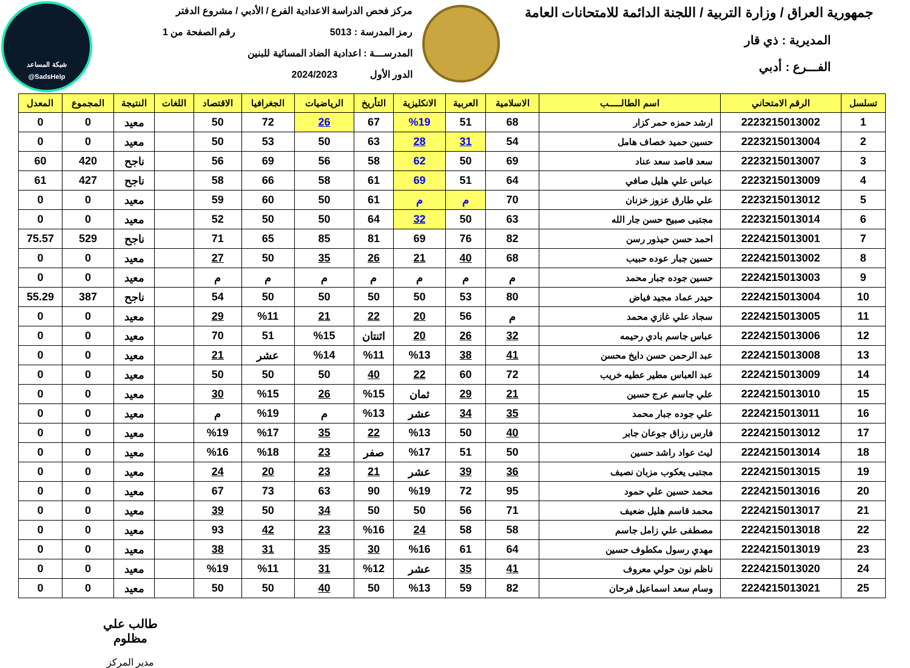شبكة المساعد
@SadsHelp
جمهورية العراق / وزارة التربية / اللجنة الدائمة للامتحانات العامة
المديرية : ذي قار
الفـــرع : أدبي
مركز فحص الدراسة الاعدادية الفرع / الأدبي / مشروع الدفتر
رمز المدرسة : 5013 رقم الصفحة من 1
المدرســـة : اعدادية الضاد المسائية للبنين
الدور الأول 2024/2023
| تسلسل | الرقم الامتحاني | اسم الطالـــــب | الاسلامية | العربية | الانكليزية | التأريخ | الرياضيات | الجغرافيا | الاقتصاد | اللغات | النتيجة | المجموع | المعدل |
| --- | --- | --- | --- | --- | --- | --- | --- | --- | --- | --- | --- | --- | --- |
| 1 | 2223215013002 | ارشد حمزه حمر كزار | 68 | 51 | %19 | 67 | 26 | 72 | 50 | | معيد | 0 | 0 |
| 2 | 2223215013004 | حسين حميد خصاف هامل | 54 | 31 | 28 | 63 | 50 | 53 | 50 | | معيد | 0 | 0 |
| 3 | 2223215013007 | سعد قاصد سعد عناد | 69 | 50 | 62 | 58 | 56 | 69 | 56 | | ناجح | 420 | 60 |
| 4 | 2223215013009 | عباس علي هليل صافي | 64 | 51 | 69 | 61 | 58 | 66 | 58 | | ناجح | 427 | 61 |
| 5 | 2223215013012 | علي طارق عزوز خزنان | 70 | م | م | 61 | 50 | 60 | 59 | | معيد | 0 | 0 |
| 6 | 2223215013014 | مجتبى صبيح حسن جار الله | 63 | 50 | 32 | 64 | 50 | 50 | 52 | | معيد | 0 | 0 |
| 7 | 2224215013001 | احمد حسن حيذور رسن | 82 | 76 | 69 | 81 | 85 | 65 | 71 | | ناجح | 529 | 75.57 |
| 8 | 2224215013002 | حسين جبار عوده حبيب | 68 | 40 | 21 | 26 | 35 | 50 | 27 | | معيد | 0 | 0 |
| 9 | 2224215013003 | حسين جوده جبار محمد | م | م | م | م | م | م | م | | معيد | 0 | 0 |
| 10 | 2224215013004 | حيدر عماد مجيد فياض | 80 | 53 | 50 | 50 | 50 | 50 | 54 | | ناجح | 387 | 55.29 |
| 11 | 2224215013005 | سجاد علي غازي محمد | م | 56 | 20 | 22 | 21 | %11 | 29 | | معيد | 0 | 0 |
| 12 | 2224215013006 | عباس جاسم بادي رحيمه | 32 | 26 | 20 | اثنتان | %15 | 51 | 70 | | معيد | 0 | 0 |
| 13 | 2224215013008 | عبد الرحمن حسن دايخ محسن | 41 | 38 | %13 | %11 | %14 | عشر | 21 | | معيد | 0 | 0 |
| 14 | 2224215013009 | عبد العباس مطير عطيه خريب | 72 | 60 | 22 | 40 | 50 | 50 | 50 | | معيد | 0 | 0 |
| 15 | 2224215013010 | علي جاسم عرج حسين | 21 | 29 | ثمان | %15 | 26 | %15 | 30 | | معيد | 0 | 0 |
| 16 | 2224215013011 | علي جوده جبار محمد | 35 | 34 | عشر | %13 | م | %19 | م | | معيد | 0 | 0 |
| 17 | 2224215013012 | فارس رزاق جوعان جابر | 40 | 50 | %13 | 22 | 35 | %17 | %19 | | معيد | 0 | 0 |
| 18 | 2224215013014 | ليث عواد راشد حسين | 50 | 51 | %17 | صفر | 23 | %18 | %16 | | معيد | 0 | 0 |
| 19 | 2224215013015 | مجتبى يعكوب مزبان نصيف | 36 | 39 | عشر | 21 | 23 | 20 | 24 | | معيد | 0 | 0 |
| 20 | 2224215013016 | محمد حسين علي حمود | 95 | 72 | %19 | 90 | 63 | 73 | 67 | | معيد | 0 | 0 |
| 21 | 2224215013017 | محمد قاسم هليل ضعيف | 71 | 56 | 50 | 50 | 34 | 50 | 39 | | معيد | 0 | 0 |
| 22 | 2224215013018 | مصطفى علي زامل جاسم | 58 | 58 | 24 | %16 | 23 | 42 | 93 | | معيد | 0 | 0 |
| 23 | 2224215013019 | مهدي رسول مكطوف حسين | 64 | 61 | %16 | 30 | 35 | 31 | 38 | | معيد | 0 | 0 |
| 24 | 2224215013020 | ناظم نون حولي معروف | 41 | 35 | عشر | %12 | 31 | %11 | %19 | | معيد | 0 | 0 |
| 25 | 2224215013021 | وسام سعد اسماعيل فرحان | 82 | 59 | %13 | 50 | 40 | 50 | 50 | | معيد | 0 | 0 |
طالب علي مظلوم
مدير المركز